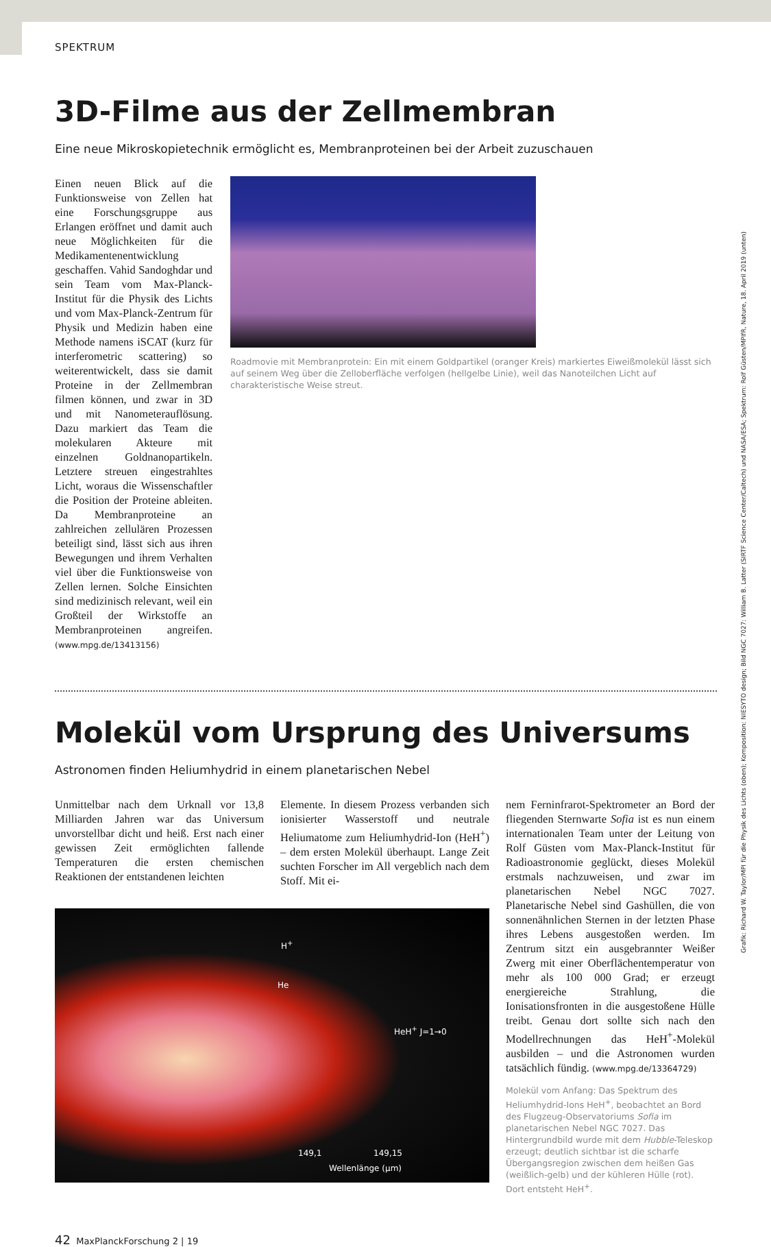SPEKTRUM
3D-Filme aus der Zellmembran
Eine neue Mikroskopietechnik ermöglicht es, Membranproteinen bei der Arbeit zuzuschauen
Einen neuen Blick auf die Funktionsweise von Zellen hat eine Forschungsgruppe aus Erlangen eröffnet und damit auch neue Möglichkeiten für die Medikamentenentwicklung geschaffen. Vahid Sandoghdar und sein Team vom Max-Planck-Institut für die Physik des Lichts und vom Max-Planck-Zentrum für Physik und Medizin haben eine Methode namens iSCAT (kurz für interferometric scattering) so weiterentwickelt, dass sie damit Proteine in der Zellmembran filmen können, und zwar in 3D und mit Nanometerauflösung. Dazu markiert das Team die molekularen Akteure mit einzelnen Goldnanopartikeln. Letztere streuen eingestrahltes Licht, woraus die Wissenschaftler die Position der Proteine ableiten. Da Membranproteine an zahlreichen zellulären Prozessen beteiligt sind, lässt sich aus ihren Bewegungen und ihrem Verhalten viel über die Funktionsweise von Zellen lernen. Solche Einsichten sind medizinisch relevant, weil ein Großteil der Wirkstoffe an Membranproteinen angreifen. (www.mpg.de/13413156)
Roadmovie mit Membranprotein: Ein mit einem Goldpartikel (oranger Kreis) markiertes Eiweißmolekül lässt sich auf seinem Weg über die Zelloberfläche verfolgen (hellgelbe Linie), weil das Nanoteilchen Licht auf charakteristische Weise streut.
Molekül vom Ursprung des Universums
Astronomen finden Heliumhydrid in einem planetarischen Nebel
Unmittelbar nach dem Urknall vor 13,8 Milliarden Jahren war das Universum unvorstellbar dicht und heiß. Erst nach einer gewissen Zeit ermöglichten fallende Temperaturen die ersten chemischen Reaktionen der entstandenen leichten
Elemente. In diesem Prozess verbanden sich ionisierter Wasserstoff und neutrale Heliumatome zum Heliumhydrid-Ion (HeH<sup>+</sup>) – dem ersten Molekül überhaupt. Lange Zeit suchten Forscher im All vergeblich nach dem Stoff. Mit ei-
H<sup>+</sup>
He
HeH<sup>+</sup> J=1→0
149,1 149,15
Wellenlänge (µm)
nem Ferninfrarot-Spektrometer an Bord der fliegenden Sternwarte Sofia ist es nun einem internationalen Team unter der Leitung von Rolf Güsten vom Max-Planck-Institut für Radioastronomie geglückt, dieses Molekül erstmals nachzuweisen, und zwar im planetarischen Nebel NGC 7027. Planetarische Nebel sind Gashüllen, die von sonnenähnlichen Sternen in der letzten Phase ihres Lebens ausgestoßen werden. Im Zentrum sitzt ein ausgebrannter Weißer Zwerg mit einer Oberflächentemperatur von mehr als 100 000 Grad; er erzeugt energiereiche Strahlung, die Ionisationsfronten in die ausgestoßene Hülle treibt. Genau dort sollte sich nach den Modellrechnungen das HeH<sup>+</sup>-Molekül ausbilden – und die Astronomen wurden tatsächlich fündig. (www.mpg.de/13364729)
Molekül vom Anfang: Das Spektrum des Heliumhydrid-Ions HeH<sup>+</sup>, beobachtet an Bord des Flugzeug-Observatoriums Sofia im planetarischen Nebel NGC 7027. Das Hintergrundbild wurde mit dem Hubble-Teleskop erzeugt; deutlich sichtbar ist die scharfe Übergangsregion zwischen dem heißen Gas (weißlich-gelb) und der kühleren Hülle (rot). Dort entsteht HeH<sup>+</sup>.
42 MaxPlanckForschung 2 | 19
Grafik: Richard W. Taylor/MPI für die Physik des Lichts (oben); Komposition: NIESYTO design; Bild NGC 7027: William B. Latter (SIRTF Science Center/Caltech) und NASA/ESA; Spektrum: Rolf Güsten/MPIfR, Nature, 18. April 2019 (unten)